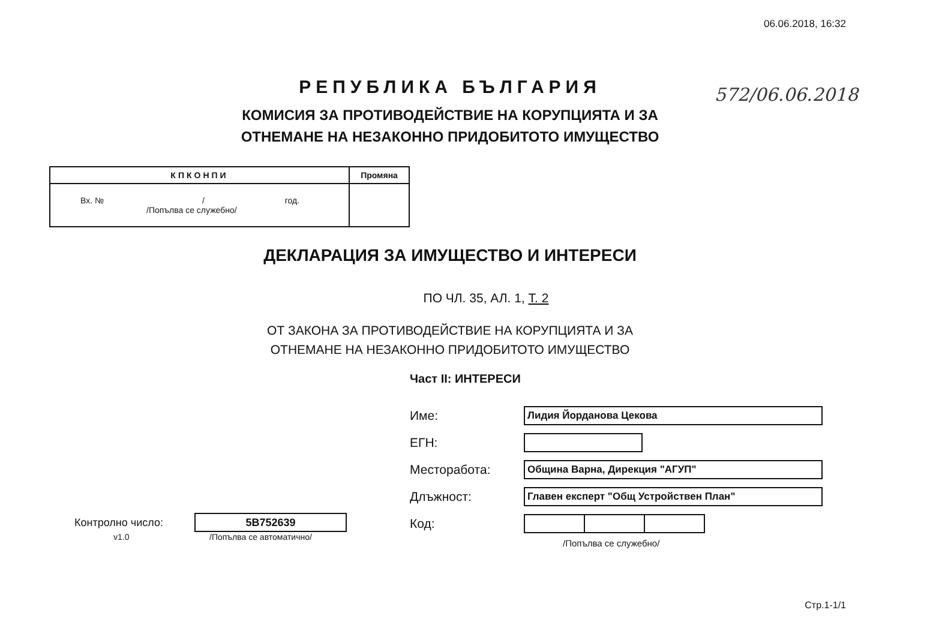06.06.2018, 16:32
572/06.06.2018
РЕПУБЛИКА БЪЛГАРИЯ
КОМИСИЯ ЗА ПРОТИВОДЕЙСТВИЕ НА КОРУПЦИЯТА И ЗА
ОТНЕМАНЕ НА НЕЗАКОННО ПРИДОБИТОТО ИМУЩЕСТВО
| КПКОНПИ | Промяна |
| Вх. № / год. /Попълва се служебно/ | |
ДЕКЛАРАЦИЯ ЗА ИМУЩЕСТВО И ИНТЕРЕСИ
ПО ЧЛ. 35, АЛ. 1, Т. 2
ОТ ЗАКОНА ЗА ПРОТИВОДЕЙСТВИЕ НА КОРУПЦИЯТА И ЗА
ОТНЕМАНЕ НА НЕЗАКОННО ПРИДОБИТОТО ИМУЩЕСТВО
Част II: ИНТЕРЕСИ
Име: Лидия Йорданова Цекова
ЕГН:
Месторабота: Община Варна, Дирекция "АГУП"
Длъжност: Главен експерт "Общ Устройствен План"
Код:
/Попълва се служебно/
Контролно число: 5B752639
v1.0 /Попълва се автоматично/
Стр.1-1/1